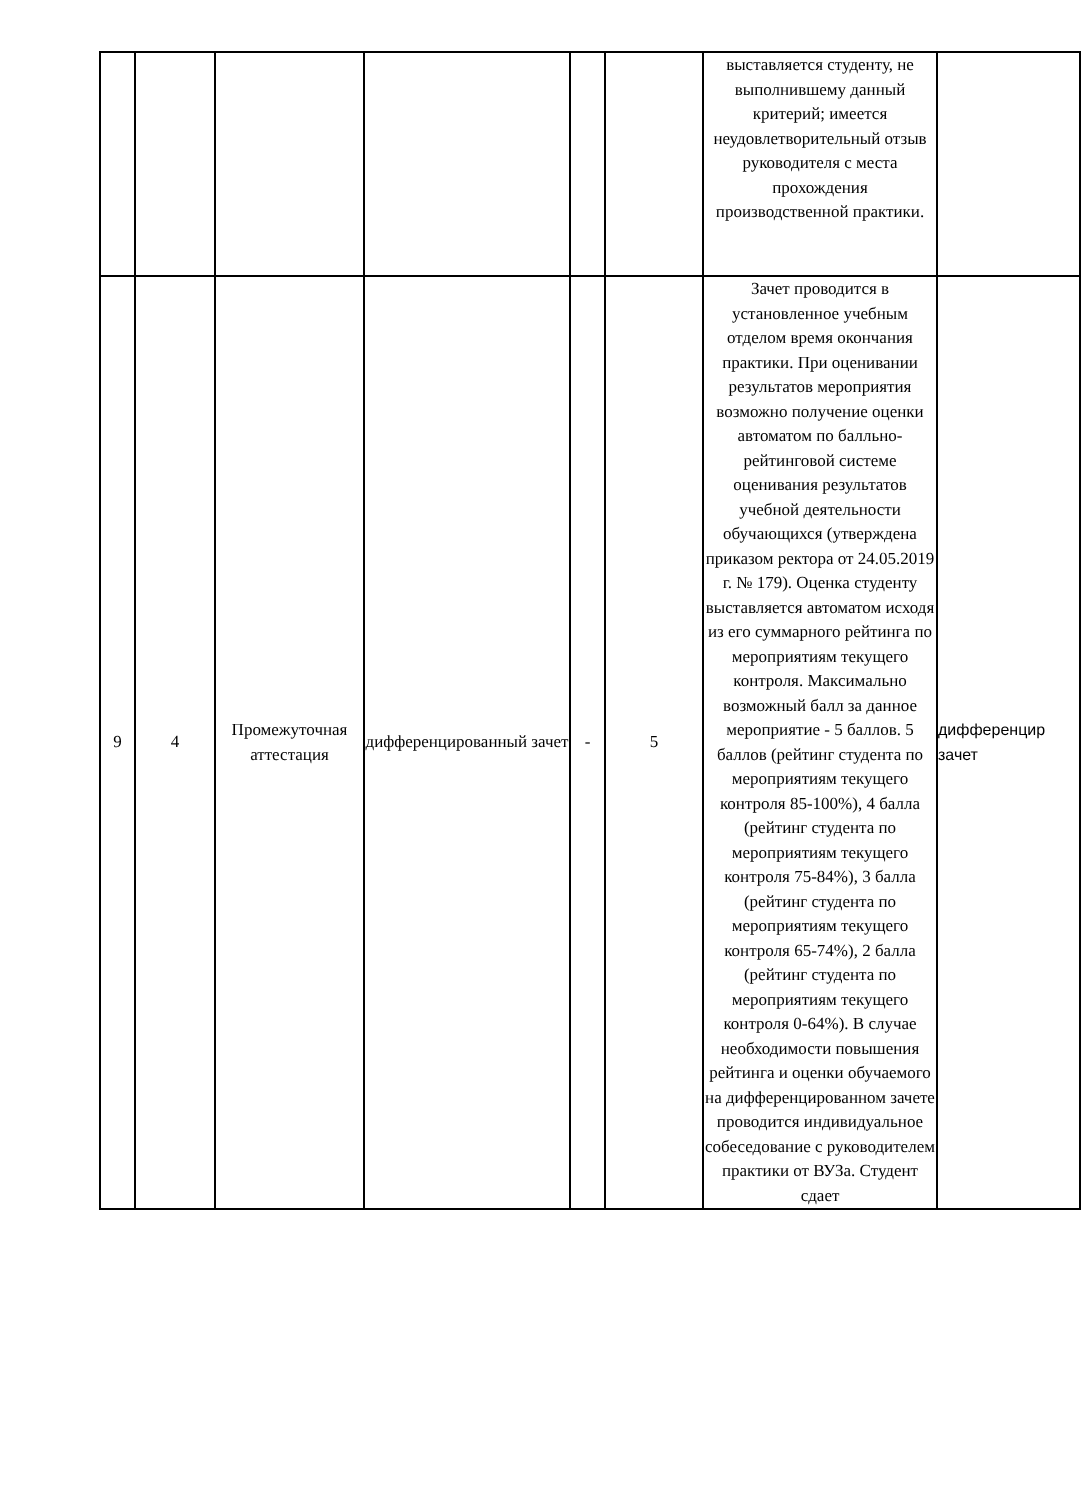| | | | | | | выставляется студенту, не выполнившему данный критерий; имеется неудовлетворительный отзыв руководителя с места прохождения производственной практики. | |
| 9 | 4 | Промежуточная аттестация | дифференцированный зачет | - | 5 | Зачет проводится в установленное учебным отделом время окончания практики. При оценивании результатов мероприятия возможно получение оценки автоматом по балльно-рейтинговой системе оценивания результатов учебной деятельности обучающихся (утверждена приказом ректора от 24.05.2019 г. № 179). Оценка студенту выставляется автоматом исходя из его суммарного рейтинга по мероприятиям текущего контроля. Максимально возможный балл за данное мероприятие - 5 баллов. 5 баллов (рейтинг студента по мероприятиям текущего контроля 85-100%), 4 балла (рейтинг студента по мероприятиям текущего контроля 75-84%), 3 балла (рейтинг студента по мероприятиям текущего контроля 65-74%), 2 балла (рейтинг студента по мероприятиям текущего контроля 0-64%). В случае необходимости повышения рейтинга и оценки обучаемого на дифференцированном зачете проводится индивидуальное собеседование с руководителем практики от ВУЗа. Студент сдает | дифференцир зачет |